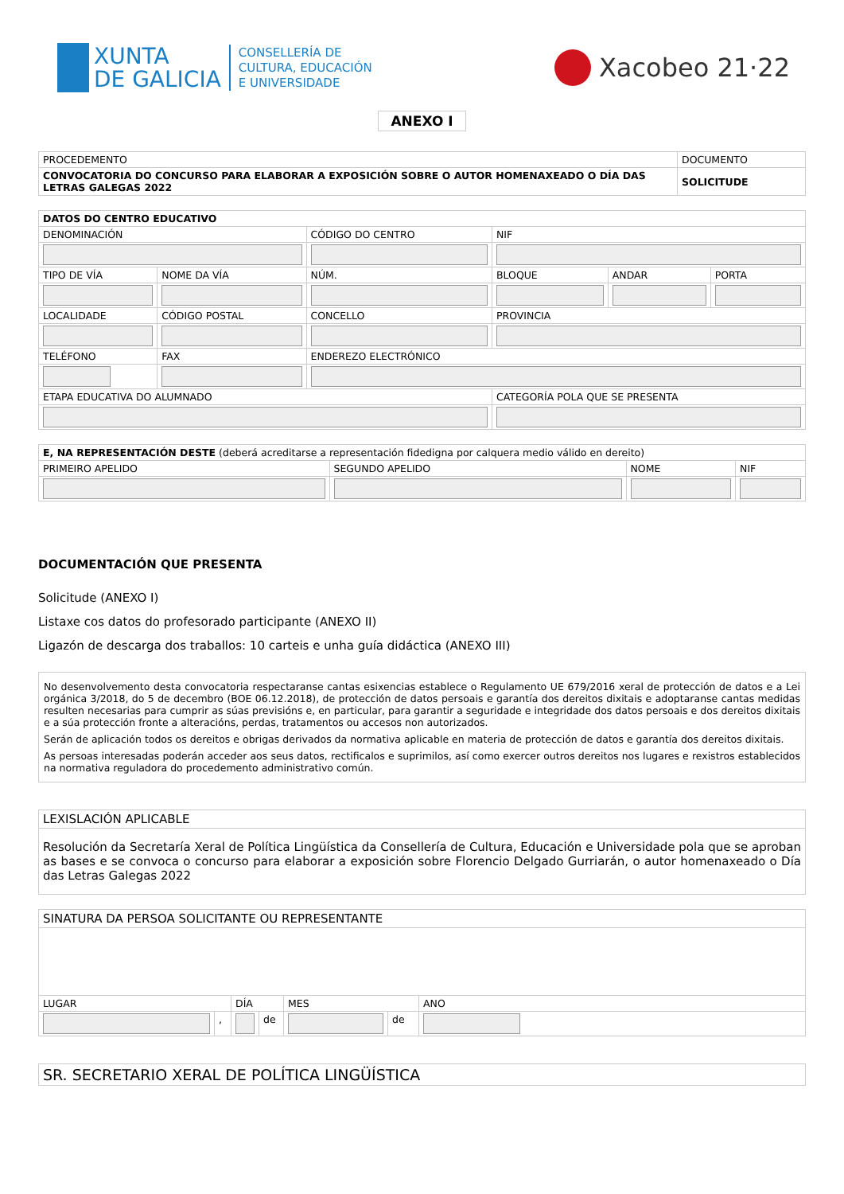XUNTA
DE GALICIA
CONSELLERÍA DE
CULTURA, EDUCACIÓN
E UNIVERSIDADE
Xacobeo 21·22
ANEXO I
| PROCEDEMENTO | DOCUMENTO |
| CONVOCATORIA DO CONCURSO PARA ELABORAR A EXPOSICIÓN SOBRE O AUTOR HOMENAXEADO O DÍA DAS LETRAS GALEGAS 2022 | SOLICITUDE |
| DATOS DO CENTRO EDUCATIVO | | | | | | | |
| DENOMINACIÓN | | | CÓDIGO DO CENTRO | | NIF | | |
| TIPO DE VÍA | NOME DA VÍA | | | NÚM. | BLOQUE | ANDAR | PORTA |
| LOCALIDADE | | CÓDIGO POSTAL | CONCELLO | | PROVINCIA | | |
| TELÉFONO | | FAX | ENDEREZO ELECTRÓNICO | | | | |
| ETAPA EDUCATIVA DO ALUMNADO | | | | | CATEGORÍA POLA QUE SE PRESENTA | | |
| E, NA REPRESENTACIÓN DESTE (deberá acreditarse a representación fidedigna por calquera medio válido en dereito) | | | |
| PRIMEIRO APELIDO | SEGUNDO APELIDO | NOME | NIF |
DOCUMENTACIÓN QUE PRESENTA
Solicitude (ANEXO I)
Listaxe cos datos do profesorado participante (ANEXO II)
Ligazón de descarga dos traballos: 10 carteis e unha guía didáctica (ANEXO III)
No desenvolvemento desta convocatoria respectaranse cantas esixencias establece o Regulamento UE 679/2016 xeral de protección de datos e a Lei orgánica 3/2018, do 5 de decembro (BOE 06.12.2018), de protección de datos persoais e garantía dos dereitos dixitais e adoptaranse cantas medidas resulten necesarias para cumprir as súas previsións e, en particular, para garantir a seguridade e integridade dos datos persoais e dos dereitos dixitais e a súa protección fronte a alteracións, perdas, tratamentos ou accesos non autorizados.
Serán de aplicación todos os dereitos e obrigas derivados da normativa aplicable en materia de protección de datos e garantía dos dereitos dixitais.
As persoas interesadas poderán acceder aos seus datos, rectificalos e suprimilos, así como exercer outros dereitos nos lugares e rexistros establecidos na normativa reguladora do procedemento administrativo común.
| LEXISLACIÓN APLICABLE |
| Resolución da Secretaría Xeral de Política Lingüística da Consellería de Cultura, Educación e Universidade pola que se aproban as bases e se convoca o concurso para elaborar a exposición sobre Florencio Delgado Gurriarán, o autor homenaxeado o Día das Letras Galegas 2022 |
| SINATURA DA PERSOA SOLICITANTE OU REPRESENTANTE | | | | | | |
| LUGAR | | DÍA | | MES | | ANO |
| | , | | de | | de | |
| SR. SECRETARIO XERAL DE POLÍTICA LINGÜÍSTICA |